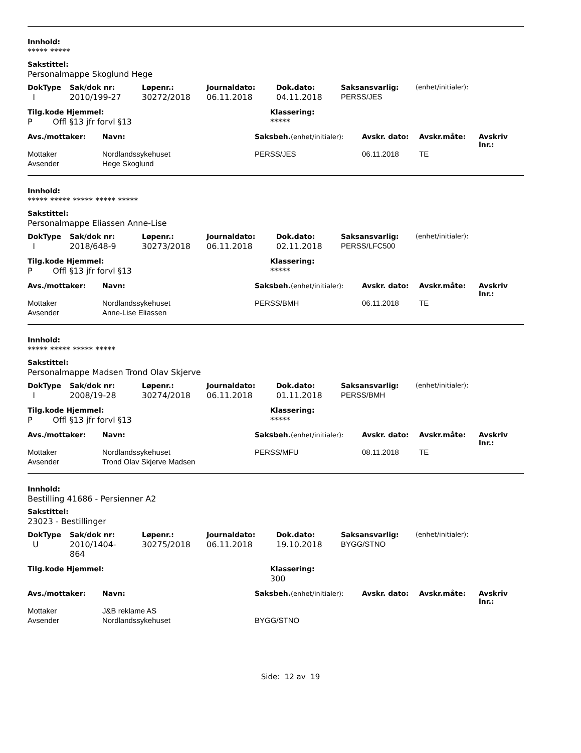Innhold:
***** *****
Sakstittel:
Personalmappe Skoglund Hege
| DokType | Sak/dok nr: | Løpenr.: | Journaldato: | Dok.dato: | Saksansvarlig: | (enhet/initialer): |
| --- | --- | --- | --- | --- | --- | --- |
| I | 2010/199-27 | 30272/2018 | 06.11.2018 | 04.11.2018 | PERSS/JES | |
| Tilg.kode Hjemmel: | Klassering: |
| --- | --- |
| P Offl §13 jfr forvl §13 | ***** |
| Avs./mottaker: | Navn: | Saksbeh. (enhet/initialer): | Avskr. dato: | Avskr.måte: | Avskriv lnr.: |
| --- | --- | --- | --- | --- | --- |
| Mottaker | Nordlandssykehuset | PERSS/JES | 06.11.2018 | TE | |
| Avsender | Hege Skoglund | | | | |
Innhold:
***** ***** ***** ***** *****
Sakstittel:
Personalmappe Eliassen Anne-Lise
| DokType | Sak/dok nr: | Løpenr.: | Journaldato: | Dok.dato: | Saksansvarlig: | (enhet/initialer): |
| --- | --- | --- | --- | --- | --- | --- |
| I | 2018/648-9 | 30273/2018 | 06.11.2018 | 02.11.2018 | PERSS/LFC500 | |
| Tilg.kode Hjemmel: | Klassering: |
| --- | --- |
| P Offl §13 jfr forvl §13 | ***** |
| Avs./mottaker: | Navn: | Saksbeh. (enhet/initialer): | Avskr. dato: | Avskr.måte: | Avskriv lnr.: |
| --- | --- | --- | --- | --- | --- |
| Mottaker | Nordlandssykehuset | PERSS/BMH | 06.11.2018 | TE | |
| Avsender | Anne-Lise Eliassen | | | | |
Innhold:
***** ***** ***** *****
Sakstittel:
Personalmappe Madsen Trond Olav Skjerve
| DokType | Sak/dok nr: | Løpenr.: | Journaldato: | Dok.dato: | Saksansvarlig: | (enhet/initialer): |
| --- | --- | --- | --- | --- | --- | --- |
| I | 2008/19-28 | 30274/2018 | 06.11.2018 | 01.11.2018 | PERSS/BMH | |
| Tilg.kode Hjemmel: | Klassering: |
| --- | --- |
| P Offl §13 jfr forvl §13 | ***** |
| Avs./mottaker: | Navn: | Saksbeh. (enhet/initialer): | Avskr. dato: | Avskr.måte: | Avskriv lnr.: |
| --- | --- | --- | --- | --- | --- |
| Mottaker | Nordlandssykehuset | PERSS/MFU | 08.11.2018 | TE | |
| Avsender | Trond Olav Skjerve Madsen | | | | |
Innhold:
Bestilling 41686 - Persienner A2
Sakstittel:
23023 - Bestillinger
| DokType | Sak/dok nr: | Løpenr.: | Journaldato: | Dok.dato: | Saksansvarlig: | (enhet/initialer): |
| --- | --- | --- | --- | --- | --- | --- |
| U | 2010/1404- 864 | 30275/2018 | 06.11.2018 | 19.10.2018 | BYGG/STNO | |
| Tilg.kode Hjemmel: | Klassering: |
| --- | --- |
| | 300 |
| Avs./mottaker: | Navn: | Saksbeh. (enhet/initialer): | Avskr. dato: | Avskr.måte: | Avskriv lnr.: |
| --- | --- | --- | --- | --- | --- |
| Mottaker | J&B reklame AS | | | | |
| Avsender | Nordlandssykehuset | BYGG/STNO | | | |
Side: 12 av 19